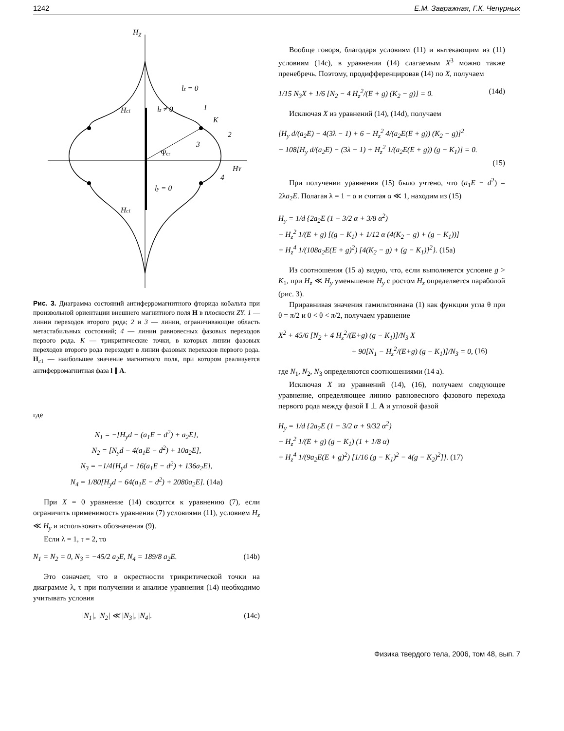1242 Е.М. Завражная, Г.К. Чепурных
HZ
lz = 0
Hc1
lz ≠ 0
1
K
2
3
Ψcr
HY
4
ly = 0
Hc1
Рис. 3. Диаграмма состояний антиферромагнитного фторида кобальта при произвольной ориентации внешнего магнитного поля H в плоскости ZY. 1 — линии переходов второго рода; 2 и 3 — линии, ограничивающие область метастабильных состояний; 4 — линии равновесных фазовых переходов первого рода. K — трикритические точки, в которых линии фазовых переходов второго рода переходят в линии фазовых переходов первого рода. H<sub>c1</sub> — наибольшее значение магнитного поля, при котором реализуется антиферромагнитная фаза l ∥ A.
где
N<sub>1</sub> = −[H<sub>y</sub>d − (a<sub>1</sub>E − d<sup>2</sup>) + a<sub>2</sub>E],
N<sub>2</sub> = [N<sub>y</sub>d − 4(a<sub>1</sub>E − d<sup>2</sup>) + 10a<sub>2</sub>E],
N<sub>3</sub> = −1/4[H<sub>y</sub>d − 16(a<sub>1</sub>E − d<sup>2</sup>) + 136a<sub>2</sub>E],
N<sub>4</sub> = 1/80[H<sub>y</sub>d − 64(a<sub>1</sub>E − d<sup>2</sup>) + 2080a<sub>2</sub>E]. (14a)
При X = 0 уравнение (14) сводится к уравнению (7), если ограничить применимость уравнения (7) условиями (11), условием H<sub>z</sub> ≪ H<sub>y</sub> и использовать обозначения (9).
Если λ = 1, τ = 2, то
N<sub>1</sub> = N<sub>2</sub> = 0, N<sub>3</sub> = −45/2 a<sub>2</sub>E, N<sub>4</sub> = 189/8 a<sub>2</sub>E. (14b)
Это означает, что в окрестности трикритической точки на диаграмме λ, τ при получении и анализе уравнения (14) необходимо учитывать условия
|N<sub>1</sub>|, |N<sub>2</sub>| ≪ |N<sub>3</sub>|, |N<sub>4</sub>|. (14c)
Вообще говоря, благодаря условиям (11) и вытекающим из (11) условиям (14c), в уравнении (14) слагаемым X<sup>3</sup> можно также пренебречь. Поэтому, продифференцировав (14) по X, получаем
1/15 N<sub>3</sub>X + 1/6 [N<sub>2</sub> − 4 H<sub>z</sub><sup>2</sup>/(E + g) (K<sub>2</sub> − g)] = 0. (14d)
Исключая X из уравнений (14), (14d), получаем
[H<sub>y</sub> d/(a<sub>2</sub>E) − 4(3λ − 1) + 6 − H<sub>z</sub><sup>2</sup> 4/(a<sub>2</sub>E(E + g)) (K<sub>2</sub> − g)]<sup>2</sup>
− 108[H<sub>y</sub> d/(a<sub>2</sub>E) − (3λ − 1) + H<sub>z</sub><sup>2</sup> 1/(a<sub>2</sub>E(E + g)) (g − K<sub>1</sub>)] = 0.
(15)
При получении уравнения (15) было учтено, что (a<sub>1</sub>E − d<sup>2</sup>) = 2λa<sub>2</sub>E. Полагая λ = 1 − α и считая α ≪ 1, находим из (15)
H<sub>y</sub> = 1/d {2a<sub>2</sub>E (1 − 3/2 α + 3/8 α<sup>2</sup>)
− H<sub>z</sub><sup>2</sup> 1/(E + g) [(g − K<sub>1</sub>) + 1/12 α (4(K<sub>2</sub> − g) + (g − K<sub>1</sub>))]
+ H<sub>z</sub><sup>4</sup> 1/(108a<sub>2</sub>E(E + g)<sup>2</sup>) [4(K<sub>2</sub> − g) + (g − K<sub>1</sub>)]<sup>2</sup>}. (15a)
Из соотношения (15 a) видно, что, если выполняется условие g > K<sub>1</sub>, при H<sub>z</sub> ≪ H<sub>y</sub> уменьшение H<sub>y</sub> с ростом H<sub>z</sub> определяется параболой (рис. 3).
Приравнивая значения гамильтониана (1) как функции угла θ при θ = π/2 и 0 < θ < π/2, получаем уравнение
X<sup>2</sup> + 45/6 [N<sub>2</sub> + 4 H<sub>z</sub><sup>2</sup>/(E+g) (g − K<sub>1</sub>)]/N<sub>3</sub> X
+ 90[N<sub>1</sub> − H<sub>z</sub><sup>2</sup>/(E+g) (g − K<sub>1</sub>)]/N<sub>3</sub> = 0, (16)
где N<sub>1</sub>, N<sub>2</sub>, N<sub>3</sub> определяются соотношениями (14 a).
Исключая X из уравнений (14), (16), получаем следующее уравнение, определяющее линию равновесного фазового перехода первого рода между фазой I ⊥ A и угловой фазой
H<sub>y</sub> = 1/d {2a<sub>2</sub>E (1 − 3/2 α + 9/32 α<sup>2</sup>)
− H<sub>z</sub><sup>2</sup> 1/(E + g) (g − K<sub>1</sub>) (1 + 1/8 α)
+ H<sub>z</sub><sup>4</sup> 1/(9a<sub>2</sub>E(E + g)<sup>2</sup>) [1/16 (g − K<sub>1</sub>)<sup>2</sup> − 4(g − K<sub>2</sub>)<sup>2</sup>]}. (17)
Физика твердого тела, 2006, том 48, вып. 7